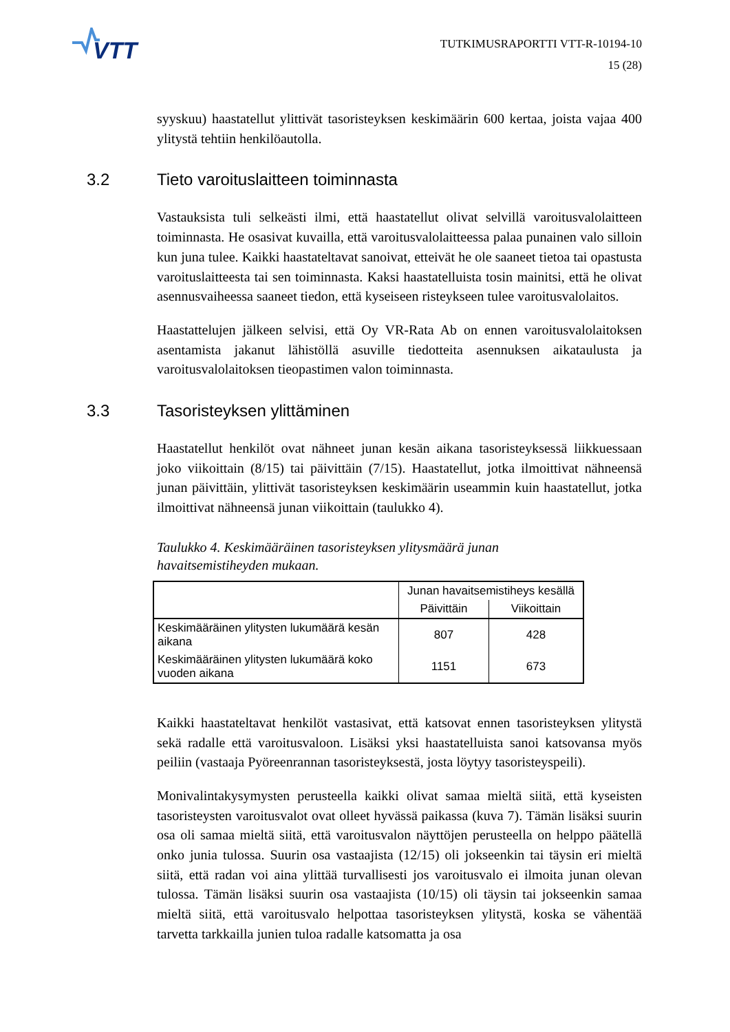VTT
TUTKIMUSRAPORTTI VTT-R-10194-10
15 (28)
syyskuu) haastatellut ylittivät tasoristeyksen keskimäärin 600 kertaa, joista vajaa 400 ylitystä tehtiin henkilöautolla.
3.2 Tieto varoituslaitteen toiminnasta
Vastauksista tuli selkeästi ilmi, että haastatellut olivat selvillä varoitusvalolaitteen toiminnasta. He osasivat kuvailla, että varoitusvalolaitteessa palaa punainen valo silloin kun juna tulee. Kaikki haastateltavat sanoivat, etteivät he ole saaneet tietoa tai opastusta varoituslaitteesta tai sen toiminnasta. Kaksi haastatelluista tosin mainitsi, että he olivat asennusvaiheessa saaneet tiedon, että kyseiseen risteykseen tulee varoitusvalolaitos.
Haastattelujen jälkeen selvisi, että Oy VR-Rata Ab on ennen varoitusvalolaitoksen asentamista jakanut lähistöllä asuville tiedotteita asennuksen aikataulusta ja varoitusvalolaitoksen tieopastimen valon toiminnasta.
3.3 Tasoristeyksen ylittäminen
Haastatellut henkilöt ovat nähneet junan kesän aikana tasoristeyksessä liikkuessaan joko viikoittain (8/15) tai päivittäin (7/15). Haastatellut, jotka ilmoittivat nähneensä junan päivittäin, ylittivät tasoristeyksen keskimäärin useammin kuin haastatellut, jotka ilmoittivat nähneensä junan viikoittain (taulukko 4).
Taulukko 4. Keskimääräinen tasoristeyksen ylitysmäärä junan
havaitsemistiheyden mukaan.
| | Junan havaitsemistiheys kesällä | |
| --- | --- | --- |
| | Päivittäin | Viikoittain |
| Keskimääräinen ylitysten lukumäärä kesän aikana | 807 | 428 |
| Keskimääräinen ylitysten lukumäärä koko vuoden aikana | 1151 | 673 |
Kaikki haastateltavat henkilöt vastasivat, että katsovat ennen tasoristeyksen ylitystä sekä radalle että varoitusvaloon. Lisäksi yksi haastatelluista sanoi katsovansa myös peiliin (vastaaja Pyöreenrannan tasoristeyksestä, josta löytyy tasoristeyspeili).
Monivalintakysymysten perusteella kaikki olivat samaa mieltä siitä, että kyseisten tasoristeysten varoitusvalot ovat olleet hyvässä paikassa (kuva 7). Tämän lisäksi suurin osa oli samaa mieltä siitä, että varoitusvalon näyttöjen perusteella on helppo päätellä onko junia tulossa. Suurin osa vastaajista (12/15) oli jokseenkin tai täysin eri mieltä siitä, että radan voi aina ylittää turvallisesti jos varoitusvalo ei ilmoita junan olevan tulossa. Tämän lisäksi suurin osa vastaajista (10/15) oli täysin tai jokseenkin samaa mieltä siitä, että varoitusvalo helpottaa tasoristeyksen ylitystä, koska se vähentää tarvetta tarkkailla junien tuloa radalle katsomatta ja osa